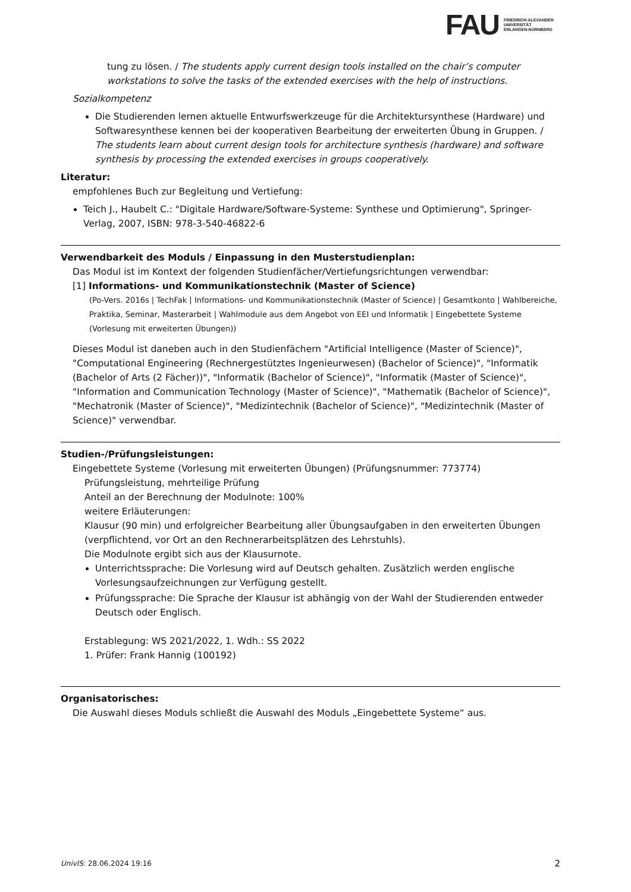FAU FRIEDRICH-ALEXANDER
UNIVERSITÄT
ERLANGEN-NÜRNBERG
tung zu lösen. / The students apply current design tools installed on the chair’s computer workstations to solve the tasks of the extended exercises with the help of instructions.
Sozialkompetenz
Die Studierenden lernen aktuelle Entwurfswerkzeuge für die Architektursynthese (Hardware) und Softwaresynthese kennen bei der kooperativen Bearbeitung der erweiterten Übung in Gruppen. / The students learn about current design tools for architecture synthesis (hardware) and software synthesis by processing the extended exercises in groups cooperatively.
Literatur:
empfohlenes Buch zur Begleitung und Vertiefung:
Teich J., Haubelt C.: "Digitale Hardware/Software-Systeme: Synthese und Optimierung", Springer-Verlag, 2007, ISBN: 978-3-540-46822-6
Verwendbarkeit des Moduls / Einpassung in den Musterstudienplan:
Das Modul ist im Kontext der folgenden Studienfächer/Vertiefungsrichtungen verwendbar:
[1] Informations- und Kommunikationstechnik (Master of Science)
(Po-Vers. 2016s | TechFak | Informations- und Kommunikationstechnik (Master of Science) | Gesamtkonto | Wahlbereiche, Praktika, Seminar, Masterarbeit | Wahlmodule aus dem Angebot von EEI und Informatik | Eingebettete Systeme (Vorlesung mit erweiterten Übungen))
Dieses Modul ist daneben auch in den Studienfächern "Artificial Intelligence (Master of Science)", "Computational Engineering (Rechnergestütztes Ingenieurwesen) (Bachelor of Science)", "Informatik (Bachelor of Arts (2 Fächer))", "Informatik (Bachelor of Science)", "Informatik (Master of Science)", "Information and Communication Technology (Master of Science)", "Mathematik (Bachelor of Science)", "Mechatronik (Master of Science)", "Medizintechnik (Bachelor of Science)", "Medizintechnik (Master of Science)" verwendbar.
Studien-/Prüfungsleistungen:
Eingebettete Systeme (Vorlesung mit erweiterten Übungen) (Prüfungsnummer: 773774)
Prüfungsleistung, mehrteilige Prüfung
Anteil an der Berechnung der Modulnote: 100%
weitere Erläuterungen:
Klausur (90 min) und erfolgreicher Bearbeitung aller Übungsaufgaben in den erweiterten Übungen (verpflichtend, vor Ort an den Rechnerarbeitsplätzen des Lehrstuhls).
Die Modulnote ergibt sich aus der Klausurnote.
Unterrichtssprache: Die Vorlesung wird auf Deutsch gehalten. Zusätzlich werden englische Vorlesungsaufzeichnungen zur Verfügung gestellt.
Prüfungssprache: Die Sprache der Klausur ist abhängig von der Wahl der Studierenden entweder Deutsch oder Englisch.
Erstablegung: WS 2021/2022, 1. Wdh.: SS 2022
1. Prüfer: Frank Hannig (100192)
Organisatorisches:
Die Auswahl dieses Moduls schließt die Auswahl des Moduls „Eingebettete Systeme“ aus.
UnivIS: 28.06.2024 19:16 2